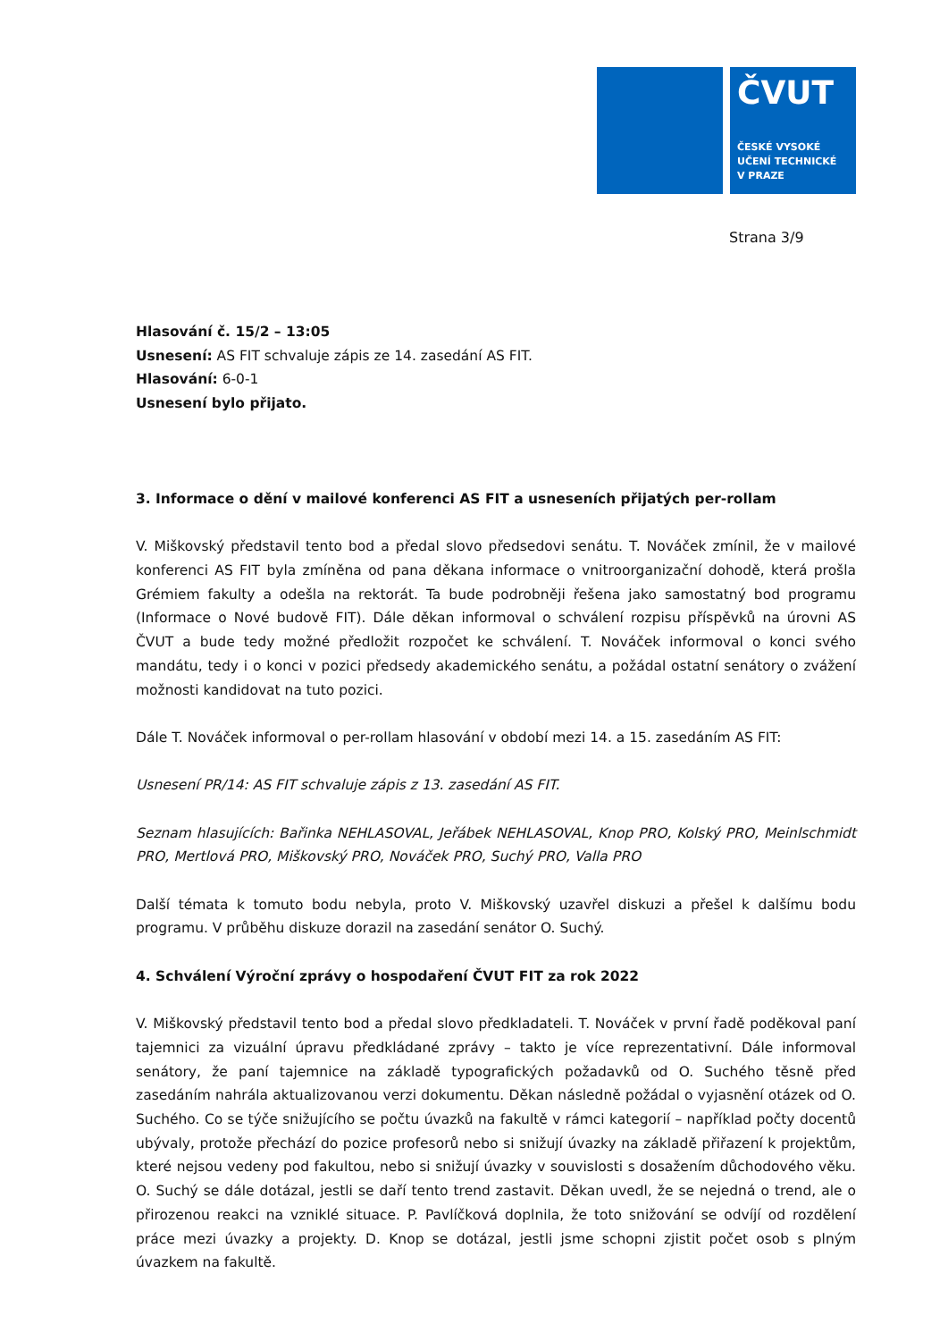ČVUT
ČESKÉ VYSOKÉ
UČENÍ TECHNICKÉ
V PRAZE
Strana 3/9
Hlasování č. 15/2 – 13:05
Usnesení: AS FIT schvaluje zápis ze 14. zasedání AS FIT.
Hlasování: 6-0-1
Usnesení bylo přijato.
3. Informace o dění v mailové konferenci AS FIT a usneseních přijatých per-rollam
V. Miškovský představil tento bod a předal slovo předsedovi senátu. T. Nováček zmínil, že v mailové konferenci AS FIT byla zmíněna od pana děkana informace o vnitroorganizační dohodě, která prošla Grémiem fakulty a odešla na rektorát. Ta bude podrobněji řešena jako samostatný bod programu (Informace o Nové budově FIT). Dále děkan informoval o schválení rozpisu příspěvků na úrovni AS ČVUT a bude tedy možné předložit rozpočet ke schválení. T. Nováček informoval o konci svého mandátu, tedy i o konci v pozici předsedy akademického senátu, a požádal ostatní senátory o zvážení možnosti kandidovat na tuto pozici.
Dále T. Nováček informoval o per-rollam hlasování v období mezi 14. a 15. zasedáním AS FIT:
Usnesení PR/14: AS FIT schvaluje zápis z 13. zasedání AS FIT.
Seznam hlasujících: Bařinka NEHLASOVAL, Jeřábek NEHLASOVAL, Knop PRO, Kolský PRO, Meinlschmidt PRO, Mertlová PRO, Miškovský PRO, Nováček PRO, Suchý PRO, Valla PRO
Další témata k tomuto bodu nebyla, proto V. Miškovský uzavřel diskuzi a přešel k dalšímu bodu programu. V průběhu diskuze dorazil na zasedání senátor O. Suchý.
4. Schválení Výroční zprávy o hospodaření ČVUT FIT za rok 2022
V. Miškovský představil tento bod a předal slovo předkladateli. T. Nováček v první řadě poděkoval paní tajemnici za vizuální úpravu předkládané zprávy – takto je více reprezentativní. Dále informoval senátory, že paní tajemnice na základě typografických požadavků od O. Suchého těsně před zasedáním nahrála aktualizovanou verzi dokumentu. Děkan následně požádal o vyjasnění otázek od O. Suchého. Co se týče snižujícího se počtu úvazků na fakultě v rámci kategorií – například počty docentů ubývaly, protože přechází do pozice profesorů nebo si snižují úvazky na základě přiřazení k projektům, které nejsou vedeny pod fakultou, nebo si snižují úvazky v souvislosti s dosažením důchodového věku. O. Suchý se dále dotázal, jestli se daří tento trend zastavit. Děkan uvedl, že se nejedná o trend, ale o přirozenou reakci na vzniklé situace. P. Pavlíčková doplnila, že toto snižování se odvíjí od rozdělení práce mezi úvazky a projekty. D. Knop se dotázal, jestli jsme schopni zjistit počet osob s plným úvazkem na fakultě.